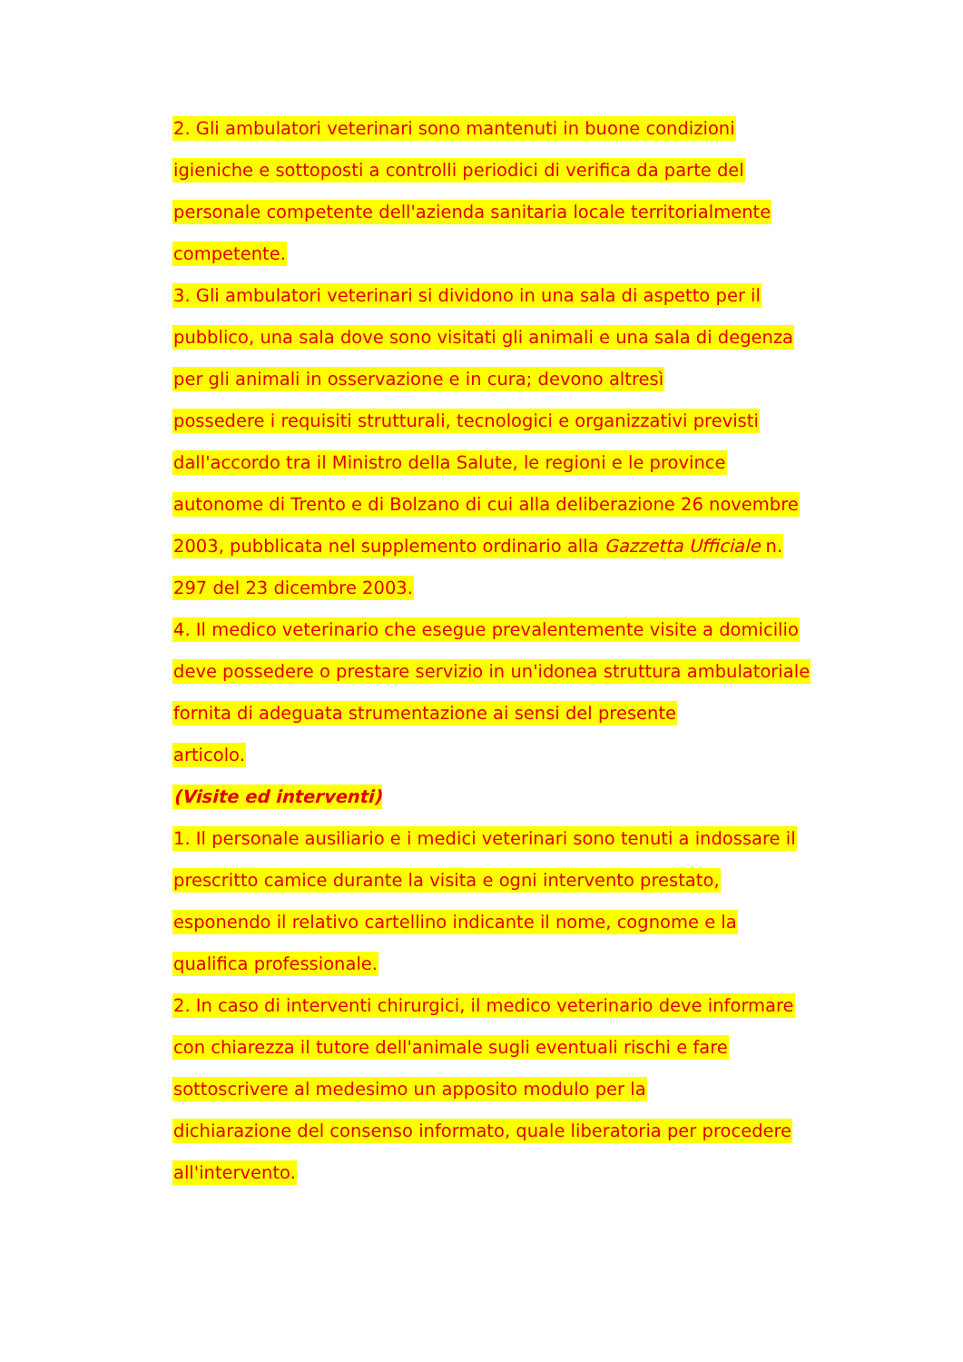2. Gli ambulatori veterinari sono mantenuti in buone condizioni
igieniche e sottoposti a controlli periodici di verifica da parte del
personale competente dell'azienda sanitaria locale territorialmente
competente.
3. Gli ambulatori veterinari si dividono in una sala di aspetto per il
pubblico, una sala dove sono visitati gli animali e una sala di degenza
per gli animali in osservazione e in cura; devono altresì
possedere i requisiti strutturali, tecnologici e organizzativi previsti
dall'accordo tra il Ministro della Salute, le regioni e le province
autonome di Trento e di Bolzano di cui alla deliberazione 26 novembre
2003, pubblicata nel supplemento ordinario alla Gazzetta Ufficiale n.
297 del 23 dicembre 2003.
4. Il medico veterinario che esegue prevalentemente visite a domicilio
deve possedere o prestare servizio in un'idonea struttura ambulatoriale
fornita di adeguata strumentazione ai sensi del presente
articolo.
(Visite ed interventi)
1. Il personale ausiliario e i medici veterinari sono tenuti a indossare il
prescritto camice durante la visita e ogni intervento prestato,
esponendo il relativo cartellino indicante il nome, cognome e la
qualifica professionale.
2. In caso di interventi chirurgici, il medico veterinario deve informare
con chiarezza il tutore dell'animale sugli eventuali rischi e fare
sottoscrivere al medesimo un apposito modulo per la
dichiarazione del consenso informato, quale liberatoria per procedere
all'intervento.